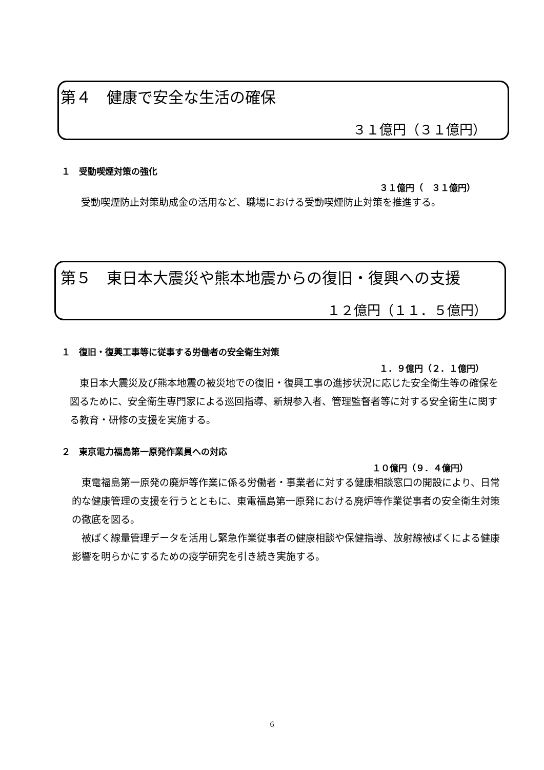第４　健康で安全な生活の確保
３１億円（３１億円）
１　受動喫煙対策の強化
３１億円（　３１億円）
受動喫煙防止対策助成金の活用など、職場における受動喫煙防止対策を推進する。
第５　東日本大震災や熊本地震からの復旧・復興への支援
１２億円（１１．５億円）
１　復旧・復興工事等に従事する労働者の安全衛生対策
１．９億円（２．１億円）
　東日本大震災及び熊本地震の被災地での復旧・復興工事の進捗状況に応じた安全衛生等の確保を図るために、安全衛生専門家による巡回指導、新規参入者、管理監督者等に対する安全衛生に関する教育・研修の支援を実施する。
２　東京電力福島第一原発作業員への対応
１０億円（９．４億円）
　東電福島第一原発の廃炉等作業に係る労働者・事業者に対する健康相談窓口の開設により、日常的な健康管理の支援を行うとともに、東電福島第一原発における廃炉等作業従事者の安全衛生対策の徹底を図る。
　被ばく線量管理データを活用し緊急作業従事者の健康相談や保健指導、放射線被ばくによる健康影響を明らかにするための疫学研究を引き続き実施する。
6